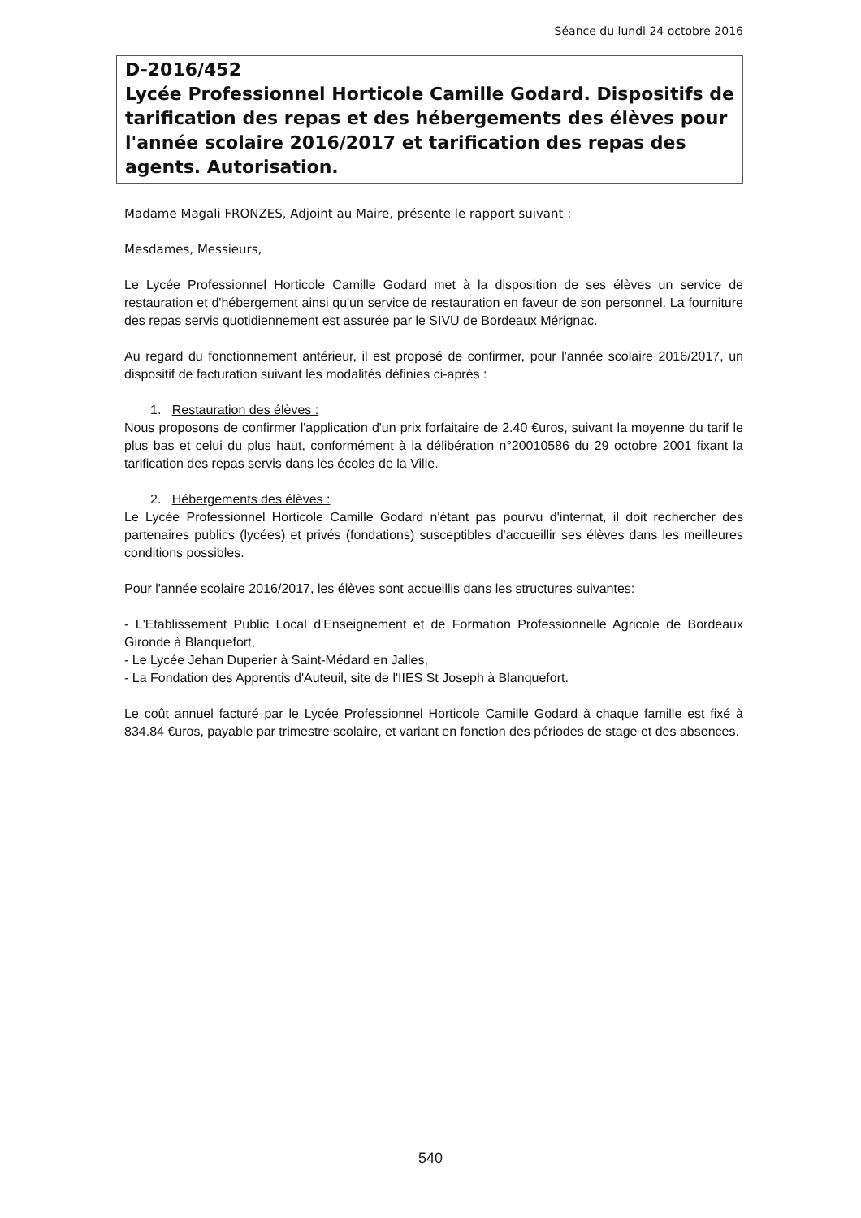Séance du lundi 24 octobre 2016
D-2016/452
Lycée Professionnel Horticole Camille Godard. Dispositifs de tarification des repas et des hébergements des élèves pour l'année scolaire 2016/2017 et tarification des repas des agents. Autorisation.
Madame Magali FRONZES, Adjoint au Maire, présente le rapport suivant :
Mesdames, Messieurs,
Le Lycée Professionnel Horticole Camille Godard met à la disposition de ses élèves un service de restauration et d'hébergement ainsi qu'un service de restauration en faveur de son personnel. La fourniture des repas servis quotidiennement est assurée par le SIVU de Bordeaux Mérignac.
Au regard du fonctionnement antérieur, il est proposé de confirmer, pour l'année scolaire 2016/2017, un dispositif de facturation suivant les modalités définies ci-après :
1. Restauration des élèves :
Nous proposons de confirmer l'application d'un prix forfaitaire de 2.40 €uros, suivant la moyenne du tarif le plus bas et celui du plus haut, conformément à la délibération n°20010586 du 29 octobre 2001 fixant la tarification des repas servis dans les écoles de la Ville.
2. Hébergements des élèves :
Le Lycée Professionnel Horticole Camille Godard n'étant pas pourvu d'internat, il doit rechercher des partenaires publics (lycées) et privés (fondations) susceptibles d'accueillir ses élèves dans les meilleures conditions possibles.
Pour l'année scolaire 2016/2017, les élèves sont accueillis dans les structures suivantes:
- L'Etablissement Public Local d'Enseignement et de Formation Professionnelle Agricole de Bordeaux Gironde à Blanquefort,
- Le Lycée Jehan Duperier à Saint-Médard en Jalles,
- La Fondation des Apprentis d'Auteuil, site de l'IIES St Joseph à Blanquefort.
Le coût annuel facturé par le Lycée Professionnel Horticole Camille Godard à chaque famille est fixé à 834.84 €uros, payable par trimestre scolaire, et variant en fonction des périodes de stage et des absences.
540